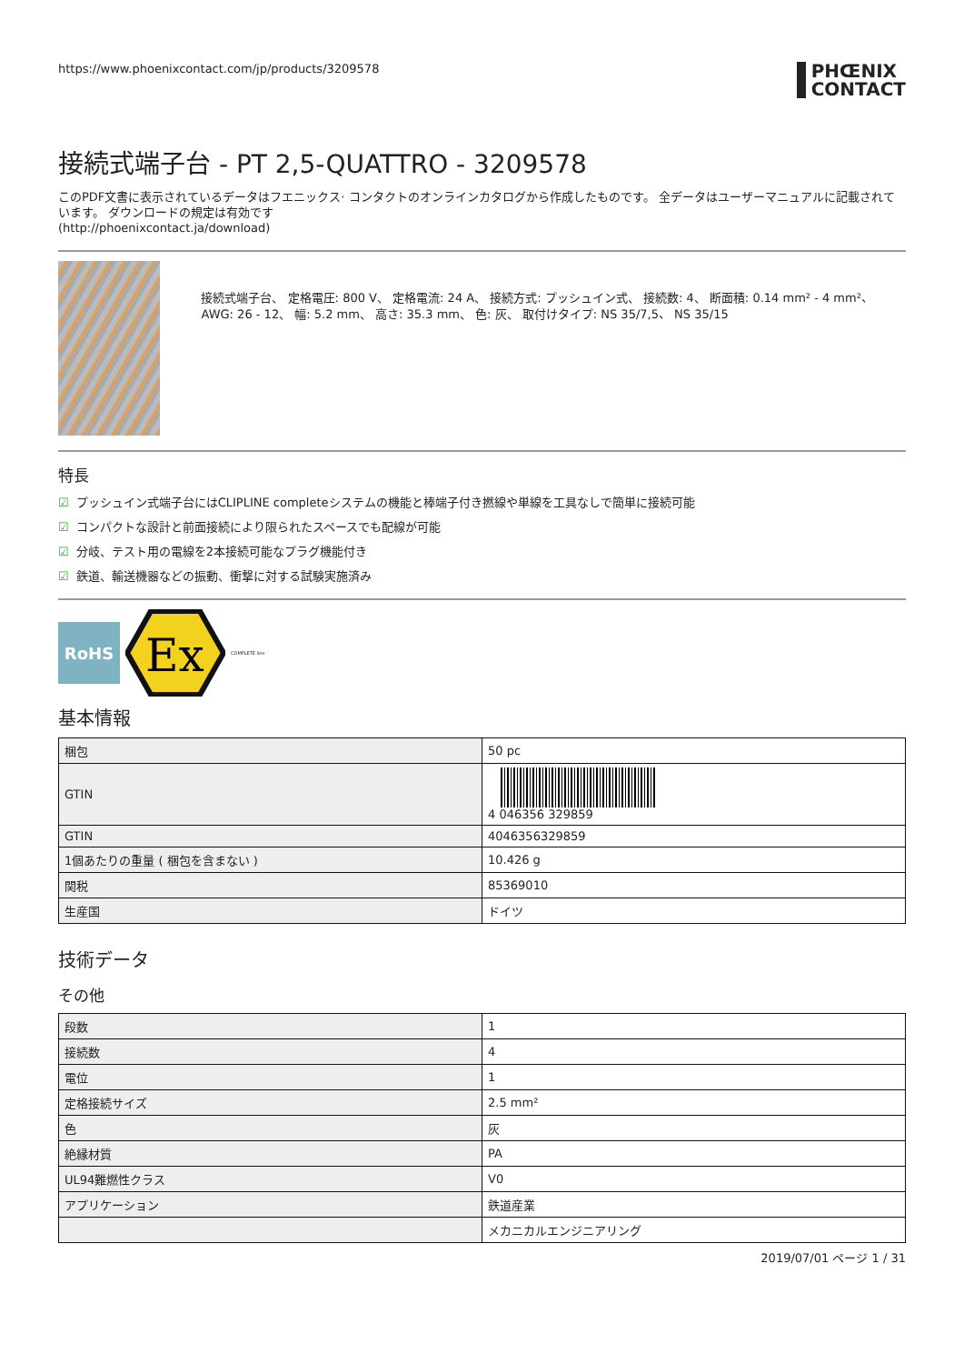https://www.phoenixcontact.com/jp/products/3209578
PHŒNIX
CONTACT
接続式端子台 - PT 2,5-QUATTRO - 3209578
このPDF文書に表示されているデータはフエニックス· コンタクトのオンラインカタログから作成したものです。 全データはユーザーマニュアルに記載されています。 ダウンロードの規定は有効です
(http://phoenixcontact.ja/download)
接続式端子台、 定格電圧: 800 V、 定格電流: 24 A、 接続方式: プッシュイン式、 接続数: 4、 断面積: 0.14 mm² - 4 mm²、 AWG: 26 - 12、 幅: 5.2 mm、 高さ: 35.3 mm、 色: 灰、 取付けタイプ: NS 35/7,5、 NS 35/15
特長
☑ プッシュイン式端子台にはCLIPLINE completeシステムの機能と棒端子付き撚線や単線を工具なしで簡単に接続可能
☑ コンパクトな設計と前面接続により限られたスペースでも配線が可能
☑ 分岐、テスト用の電線を2本接続可能なプラグ機能付き
☑ 鉄道、輸送機器などの振動、衝撃に対する試験実施済み
RoHS
Ex
COMPLETE line
基本情報
| 梱包 | 50 pc |
| GTIN | 4 046356 329859 |
| GTIN | 4046356329859 |
| 1個あたりの重量 ( 梱包を含まない ) | 10.426 g |
| 関税 | 85369010 |
| 生産国 | ドイツ |
技術データ
その他
| 段数 | 1 |
| 接続数 | 4 |
| 電位 | 1 |
| 定格接続サイズ | 2.5 mm² |
| 色 | 灰 |
| 絶縁材質 | PA |
| UL94難燃性クラス | V0 |
| アプリケーション | 鉄道産業 |
| | メカニカルエンジニアリング |
2019/07/01 ページ 1 / 31